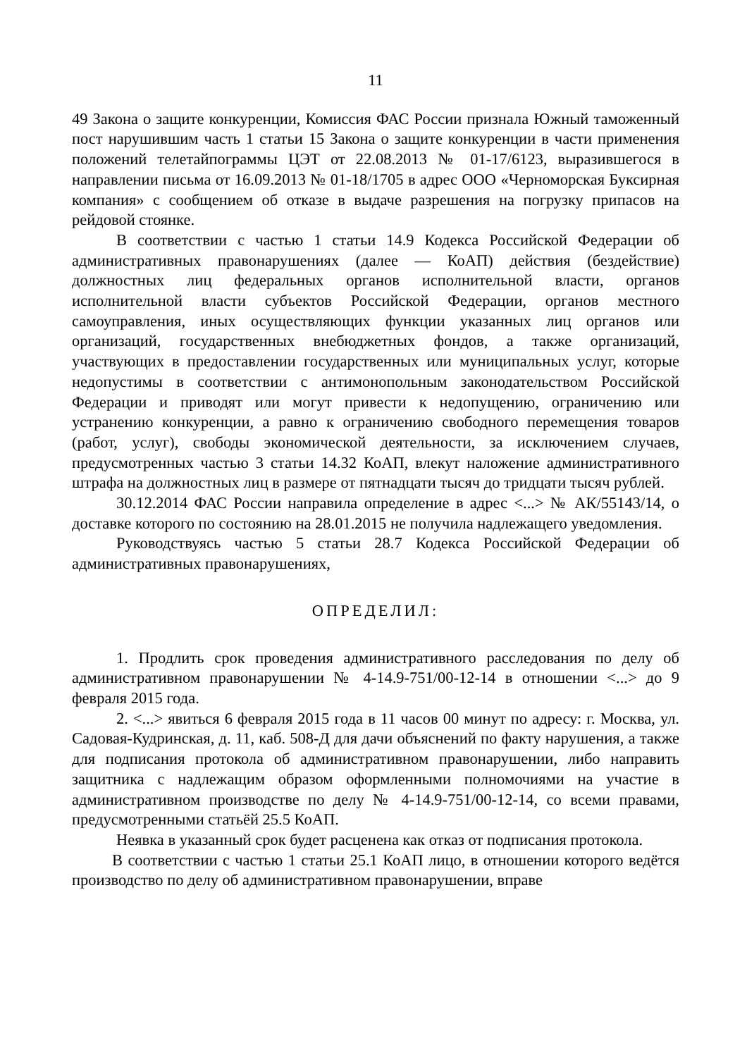11
49 Закона о защите конкуренции, Комиссия ФАС России признала Южный таможенный пост нарушившим часть 1 статьи 15 Закона о защите конкуренции в части применения положений телетайпограммы ЦЭТ от 22.08.2013 № 01-17/6123, выразившегося в направлении письма от 16.09.2013 № 01-18/1705 в адрес ООО «Черноморская Буксирная компания» с сообщением об отказе в выдаче разрешения на погрузку припасов на рейдовой стоянке.
В соответствии с частью 1 статьи 14.9 Кодекса Российской Федерации об административных правонарушениях (далее — КоАП) действия (бездействие) должностных лиц федеральных органов исполнительной власти, органов исполнительной власти субъектов Российской Федерации, органов местного самоуправления, иных осуществляющих функции указанных лиц органов или организаций, государственных внебюджетных фондов, а также организаций, участвующих в предоставлении государственных или муниципальных услуг, которые недопустимы в соответствии с антимонопольным законодательством Российской Федерации и приводят или могут привести к недопущению, ограничению или устранению конкуренции, а равно к ограничению свободного перемещения товаров (работ, услуг), свободы экономической деятельности, за исключением случаев, предусмотренных частью 3 статьи 14.32 КоАП, влекут наложение административного штрафа на должностных лиц в размере от пятнадцати тысяч до тридцати тысяч рублей.
30.12.2014 ФАС России направила определение в адрес <...> № АК/55143/14, о доставке которого по состоянию на 28.01.2015 не получила надлежащего уведомления.
Руководствуясь частью 5 статьи 28.7 Кодекса Российской Федерации об административных правонарушениях,
ОПРЕДЕЛИЛ:
1. Продлить срок проведения административного расследования по делу об административном правонарушении № 4-14.9-751/00-12-14 в отношении <...> до 9 февраля 2015 года.
2. <...> явиться 6 февраля 2015 года в 11 часов 00 минут по адресу: г. Москва, ул. Садовая-Кудринская, д. 11, каб. 508-Д для дачи объяснений по факту нарушения, а также для подписания протокола об административном правонарушении, либо направить защитника с надлежащим образом оформленными полномочиями на участие в административном производстве по делу № 4-14.9-751/00-12-14, со всеми правами, предусмотренными статьёй 25.5 КоАП.
Неявка в указанный срок будет расценена как отказ от подписания протокола.
В соответствии с частью 1 статьи 25.1 КоАП лицо, в отношении которого ведётся производство по делу об административном правонарушении, вправе